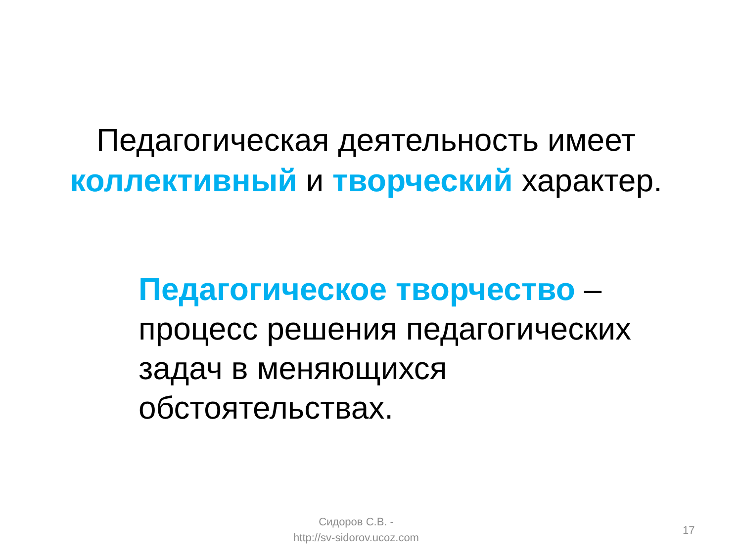Педагогическая деятельность имеет коллективный и творческий характер.
Педагогическое творчество – процесс решения педагогических задач в меняющихся обстоятельствах.
Сидоров С.В. -
http://sv-sidorov.ucoz.com
17